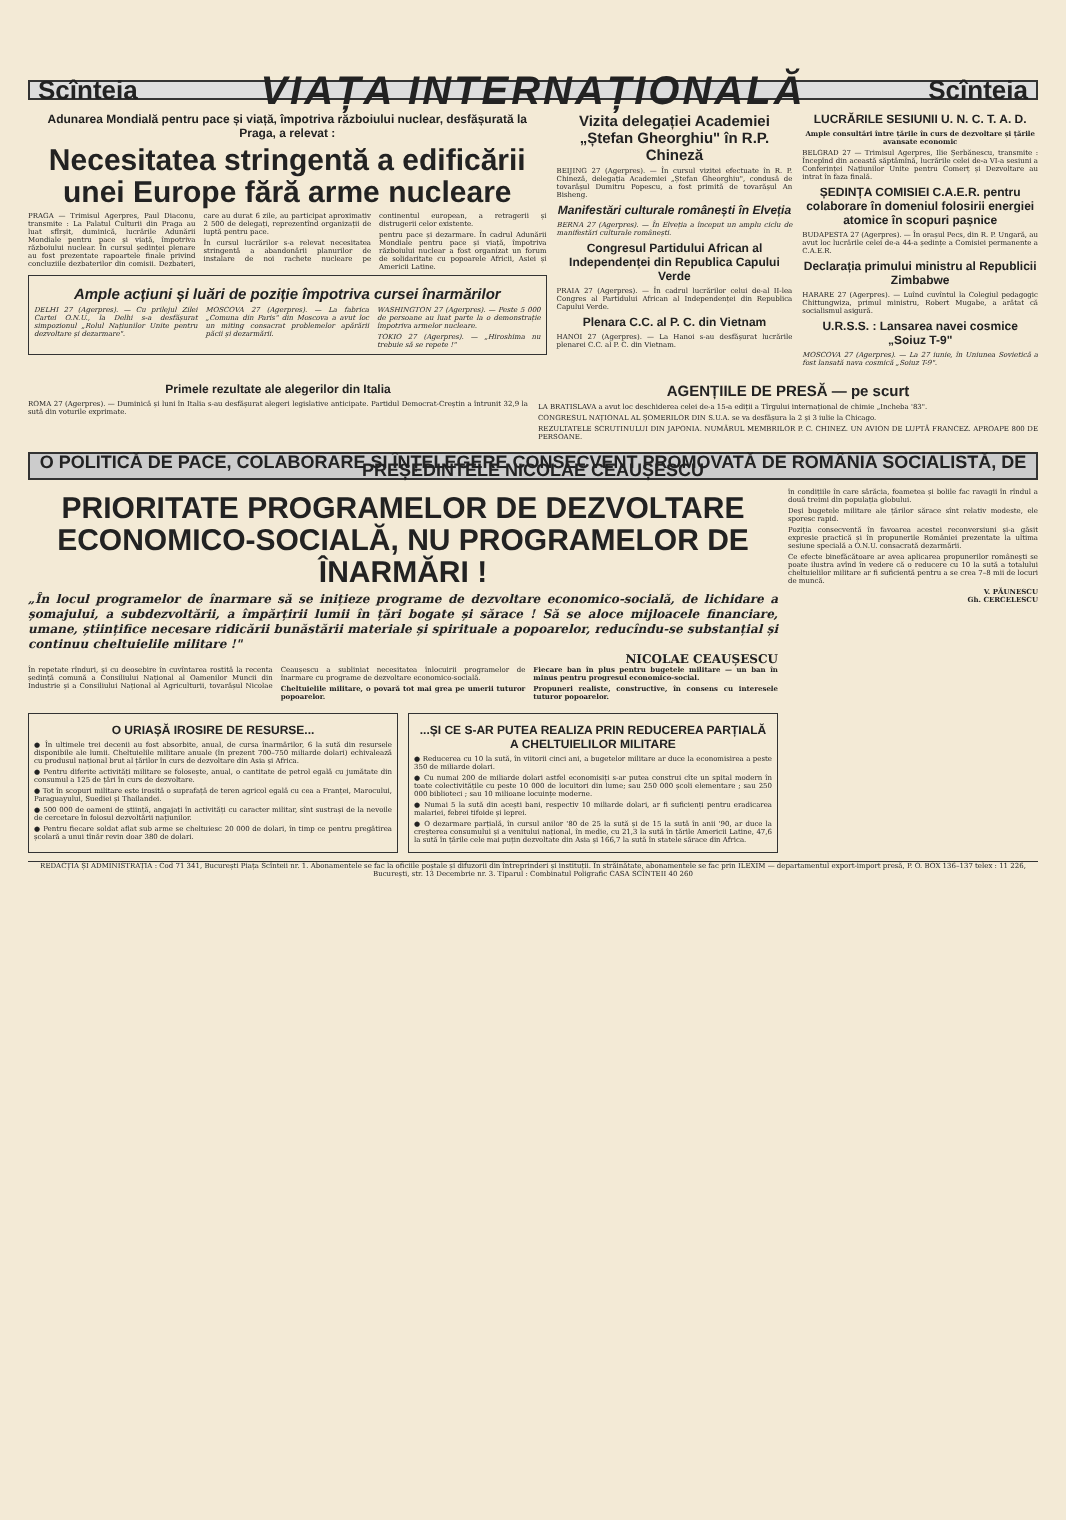Scînteia VIAȚA INTERNAȚIONALĂ Scînteia
Adunarea Mondială pentru pace și viață, împotriva războiului nuclear, desfășurată la Praga, a relevat :
Necesitatea stringentă a edificării unei Europe fără arme nucleare
PRAGA — Trimisul Agerpres, Paul Diaconu, transmite : La Palatul Culturii din Praga au luat sfîrșit, duminică, lucrările Adunării Mondiale pentru pace și viață, împotriva războiului nuclear. În cursul ședinței plenare au fost prezentate rapoartele finale privind concluziile dezbaterilor din comisii. Dezbateri, care au durat 6 zile, au participat aproximativ 2 500 de delegați, reprezentînd organizații de luptă pentru pace.
În cursul lucrărilor s-a relevat necesitatea stringentă a abandonării planurilor de instalare de noi rachete nucleare pe continentul european, a retragerii și distrugerii celor existente.
pentru pace și dezarmare. În cadrul Adunării Mondiale pentru pace și viață, împotriva războiului nuclear a fost organizat un forum de solidaritate cu popoarele Africii, Asiei și Americii Latine.
Ample acțiuni și luări de poziție împotriva cursei înarmărilor
DELHI 27 (Agerpres). — Cu prilejul Zilei Cartei O.N.U., la Delhi s-a desfășurat simpozionul „Rolul Națiunilor Unite pentru dezvoltare și dezarmare".
MOSCOVA 27 (Agerpres). — La fabrica „Comuna din Paris" din Moscova a avut loc un miting consacrat problemelor apărării păcii și dezarmării.
WASHINGTON 27 (Agerpres). — Peste 5 000 de persoane au luat parte la o demonstrație împotriva armelor nucleare.
TOKIO 27 (Agerpres). — „Hiroshima nu trebuie să se repete !"
Vizita delegației Academiei „Ștefan Gheorghiu" în R.P. Chineză
BEIJING 27 (Agerpres). — În cursul vizitei efectuate în R. P. Chineză, delegația Academiei „Ștefan Gheorghiu", condusă de tovarășul Dumitru Popescu, a fost primită de tovarășul An Bisheng.
Manifestări culturale românești în Elveția
BERNA 27 (Agerpres). — În Elveția a început un amplu ciclu de manifestări culturale românești.
Congresul Partidului African al Independenței din Republica Capului Verde
PRAIA 27 (Agerpres). — În cadrul lucrărilor celui de-al II-lea Congres al Partidului African al Independenței din Republica Capului Verde.
Plenara C.C. al P. C. din Vietnam
HANOI 27 (Agerpres). — La Hanoi s-au desfășurat lucrările plenarei C.C. al P. C. din Vietnam.
LUCRĂRILE SESIUNII U. N. C. T. A. D.
Ample consultări între țările în curs de dezvoltare și țările avansate economic
BELGRAD 27 — Trimisul Agerpres, Ilie Șerbănescu, transmite : Începînd din această săptămînă, lucrările celei de-a VI-a sesiuni a Conferinței Națiunilor Unite pentru Comerț și Dezvoltare au intrat în faza finală.
ȘEDINȚA COMISIEI C.A.E.R. pentru colaborare în domeniul folosirii energiei atomice în scopuri pașnice
BUDAPESTA 27 (Agerpres). — În orașul Pecs, din R. P. Ungară, au avut loc lucrările celei de-a 44-a ședințe a Comisiei permanente a C.A.E.R.
Declarația primului ministru al Republicii Zimbabwe
HARARE 27 (Agerpres). — Luînd cuvîntul la Colegiul pedagogic Chittungwiza, primul ministru, Robert Mugabe, a arătat că socialismul asigură.
U.R.S.S. : Lansarea navei cosmice „Soiuz T-9"
MOSCOVA 27 (Agerpres). — La 27 iunie, în Uniunea Sovietică a fost lansată nava cosmică „Soiuz T-9".
Primele rezultate ale alegerilor din Italia
ROMA 27 (Agerpres). — Duminică și luni în Italia s-au desfășurat alegeri legislative anticipate. Partidul Democrat-Creștin a întrunit 32,9 la sută din voturile exprimate.
AGENȚIILE DE PRESĂ — pe scurt
LA BRATISLAVA a avut loc deschiderea celei de-a 15-a ediții a Tîrgului internațional de chimie „Incheba '83".
CONGRESUL NAȚIONAL AL ȘOMERILOR DIN S.U.A. se va desfășura la 2 și 3 iulie la Chicago.
REZULTATELE SCRUTINULUI DIN JAPONIA. NUMĂRUL MEMBRILOR P. C. CHINEZ. UN AVION DE LUPTĂ FRANCEZ. APROAPE 800 DE PERSOANE.
O POLITICĂ DE PACE, COLABORARE ȘI ÎNȚELEGERE CONSECVENT PROMOVATĂ DE ROMÂNIA SOCIALISTĂ, DE PREȘEDINTELE NICOLAE CEAUȘESCU
PRIORITATE PROGRAMELOR DE DEZVOLTARE ECONOMICO-SOCIALĂ, NU PROGRAMELOR DE ÎNARMĂRI !
„În locul programelor de înarmare să se inițieze programe de dezvoltare economico-socială, de lichidare a șomajului, a subdezvoltării, a împărțirii lumii în țări bogate și sărace ! Să se aloce mijloacele financiare, umane, științifice necesare ridicării bunăstării materiale și spirituale a popoarelor, reducîndu-se substanțial și continuu cheltuielile militare !"
NICOLAE CEAUȘESCU
În repetate rînduri, și cu deosebire în cuvîntarea rostită la recenta ședință comună a Consiliului Național al Oamenilor Muncii din Industrie și a Consiliului Național al Agriculturii, tovarășul Nicolae Ceaușescu a subliniat necesitatea înlocuirii programelor de înarmare cu programe de dezvoltare economico-socială.
Cheltuielile militare, o povară tot mai grea pe umerii tuturor popoarelor.
Fiecare ban în plus pentru bugetele militare — un ban în minus pentru progresul economico-social.
Propuneri realiste, constructive, în consens cu interesele tuturor popoarelor.
O URIAȘĂ IROSIRE DE RESURSE...
● În ultimele trei decenii au fost absorbite, anual, de cursa înarmărilor, 6 la sută din resursele disponibile ale lumii. Cheltuielile militare anuale (în prezent 700–750 miliarde dolari) echivalează cu produsul național brut al țărilor în curs de dezvoltare din Asia și Africa.
● Pentru diferite activități militare se folosește, anual, o cantitate de petrol egală cu jumătate din consumul a 125 de țări în curs de dezvoltare.
● Tot în scopuri militare este irosită o suprafață de teren agricol egală cu cea a Franței, Marocului, Paraguayului, Suediei și Thailandei.
● 500 000 de oameni de știință, angajați în activități cu caracter militar, sînt sustrași de la nevoile de cercetare în folosul dezvoltării națiunilor.
● Pentru fiecare soldat aflat sub arme se cheltuiesc 20 000 de dolari, în timp ce pentru pregătirea școlară a unui tînăr revin doar 380 de dolari.
...ȘI CE S-AR PUTEA REALIZA PRIN REDUCEREA PARȚIALĂ A CHELTUIELILOR MILITARE
● Reducerea cu 10 la sută, în viitorii cinci ani, a bugetelor militare ar duce la economisirea a peste 350 de miliarde dolari.
● Cu numai 200 de miliarde dolari astfel economisiți s-ar putea construi cîte un spital modern în toate colectivitățile cu peste 10 000 de locuitori din lume; sau 250 000 școli elementare ; sau 250 000 biblioteci ; sau 10 milioane locuințe moderne.
● Numai 5 la sută din acești bani, respectiv 10 miliarde dolari, ar fi suficienți pentru eradicarea malariei, febrei tifoide și leprei.
● O dezarmare parțială, în cursul anilor '80 de 25 la sută și de 15 la sută în anii '90, ar duce la creșterea consumului și a venitului național, în medie, cu 21,3 la sută în țările Americii Latine, 47,6 la sută în țările cele mai puțin dezvoltate din Asia și 166,7 la sută în statele sărace din Africa.
în condițiile în care sărăcia, foametea și bolile fac ravagii în rîndul a două treimi din populația globului.
Deși bugetele militare ale țărilor sărace sînt relativ modeste, ele sporesc rapid.
Poziția consecventă în favoarea acestei reconversiuni și-a găsit expresie practică și în propunerile României prezentate la ultima sesiune specială a O.N.U. consacrată dezarmării.
Ce efecte binefăcătoare ar avea aplicarea propunerilor românești se poate ilustra avînd în vedere că o reducere cu 10 la sută a totalului cheltuielilor militare ar fi suficientă pentru a se crea 7–8 mii de locuri de muncă.
V. PĂUNESCU
Gh. CERCELESCU
REDACȚIA ȘI ADMINISTRAȚIA : Cod 71 341, București Piața Scînteii nr. 1. Abonamentele se fac la oficiile poștale și difuzorii din întreprinderi și instituții. În străinătate, abonamentele se fac prin ILEXIM — departamentul export-import presă, P. O. BOX 136–137 telex : 11 226, București, str. 13 Decembrie nr. 3. Tiparul : Combinatul Poligrafic CASA SCÎNTEII 40 260